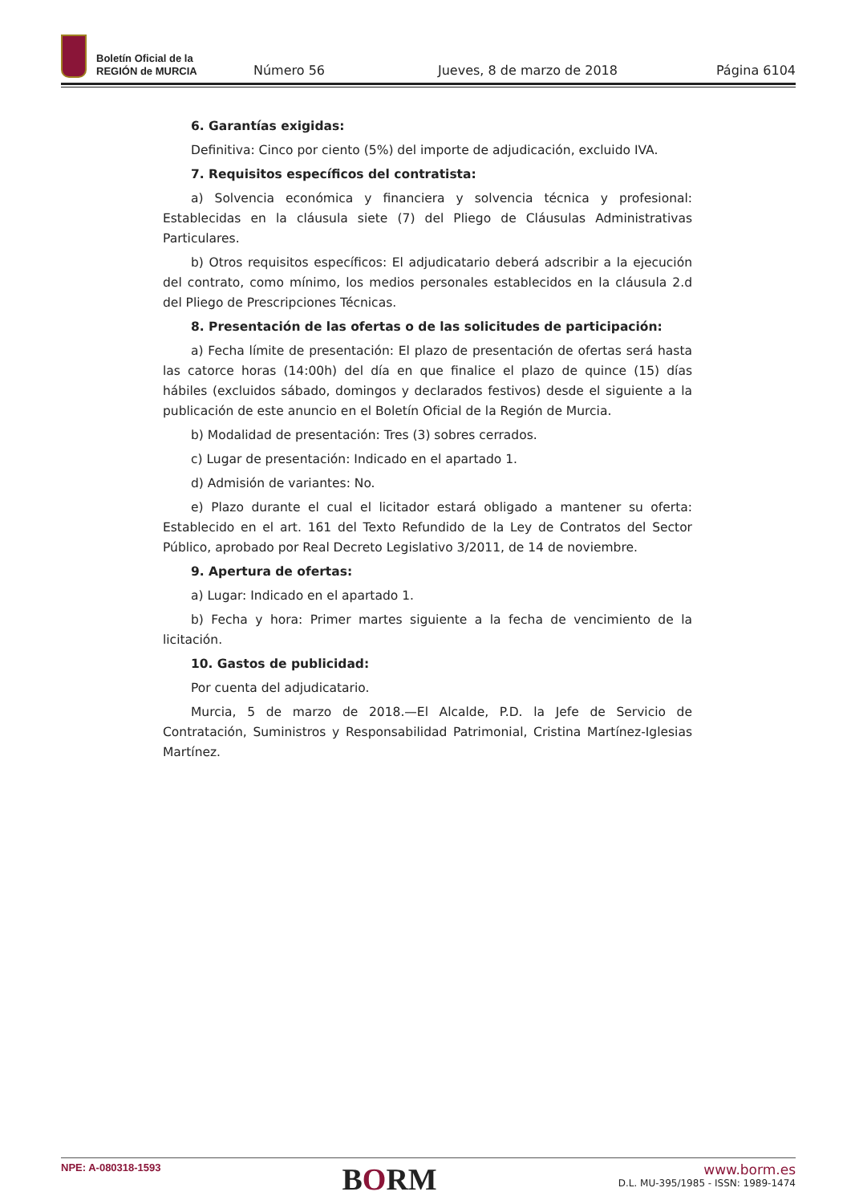Boletín Oficial de la
REGIÓN de MURCIA
Número 56
Jueves, 8 de marzo de 2018
Página 6104
6. Garantías exigidas:
Definitiva: Cinco por ciento (5%) del importe de adjudicación, excluido IVA.
7. Requisitos específicos del contratista:
a) Solvencia económica y financiera y solvencia técnica y profesional: Establecidas en la cláusula siete (7) del Pliego de Cláusulas Administrativas Particulares.
b) Otros requisitos específicos: El adjudicatario deberá adscribir a la ejecución del contrato, como mínimo, los medios personales establecidos en la cláusula 2.d del Pliego de Prescripciones Técnicas.
8. Presentación de las ofertas o de las solicitudes de participación:
a) Fecha límite de presentación: El plazo de presentación de ofertas será hasta las catorce horas (14:00h) del día en que finalice el plazo de quince (15) días hábiles (excluidos sábado, domingos y declarados festivos) desde el siguiente a la publicación de este anuncio en el Boletín Oficial de la Región de Murcia.
b) Modalidad de presentación: Tres (3) sobres cerrados.
c) Lugar de presentación: Indicado en el apartado 1.
d) Admisión de variantes: No.
e) Plazo durante el cual el licitador estará obligado a mantener su oferta: Establecido en el art. 161 del Texto Refundido de la Ley de Contratos del Sector Público, aprobado por Real Decreto Legislativo 3/2011, de 14 de noviembre.
9. Apertura de ofertas:
a) Lugar: Indicado en el apartado 1.
b) Fecha y hora: Primer martes siguiente a la fecha de vencimiento de la licitación.
10. Gastos de publicidad:
Por cuenta del adjudicatario.
Murcia, 5 de marzo de 2018.—El Alcalde, P.D. la Jefe de Servicio de Contratación, Suministros y Responsabilidad Patrimonial, Cristina Martínez-Iglesias Martínez.
NPE: A-080318-1593
BORM
www.borm.es
D.L. MU-395/1985 - ISSN: 1989-1474